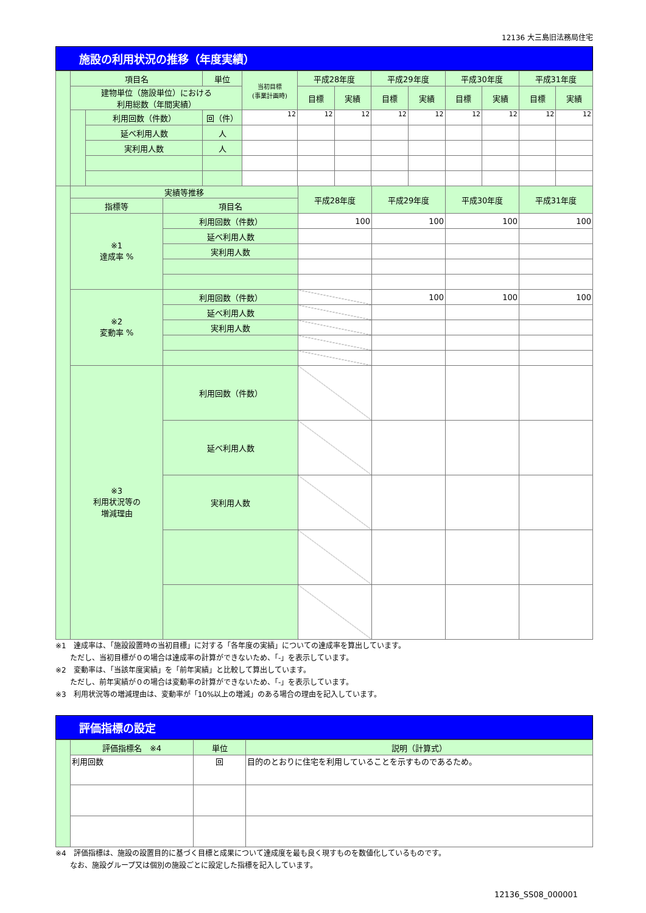12136 大三島旧法務局住宅
施設の利用状況の推移（年度実績）
| | 項目名 | | 単位 | 当初目標 (事業計画時) | 平成28年度 | | 平成29年度 | | 平成30年度 | | 平成31年度 | |
| | 建物単位（施設単位）における 利用総数（年間実績） | | | | 目標 | 実績 | 目標 | 実績 | 目標 | 実績 | 目標 | 実績 |
| | | 利用回数（件数） | 回（件） | 12 | 12 | 12 | 12 | 12 | 12 | 12 | 12 | 12 |
| | | 延べ利用人数 | 人 | | | | | | | | | |
| | | 実利用人数 | 人 | | | | | | | | | |
| | 実績等推移 | | 平成28年度 | 平成29年度 | 平成30年度 | 平成31年度 |
| | 指標等 | 項目名 | | | | |
| | ※1 達成率 % | 利用回数（件数） | 100 | 100 | 100 | 100 |
| | | 延べ利用人数 | | | | |
| | | 実利用人数 | | | | |
| | ※2 変動率 % | 利用回数（件数） | | 100 | 100 | 100 |
| | | 延べ利用人数 | | | | |
| | | 実利用人数 | | | | |
| | ※3 利用状況等の 増減理由 | 利用回数（件数） | | | | |
| | | 延べ利用人数 | | | | |
| | | 実利用人数 | | | | |
※1　達成率は、「施設設置時の当初目標」に対する「各年度の実績」についての達成率を算出しています。
　　ただし、当初目標が０の場合は達成率の計算ができないため、「-」を表示しています。
※2　変動率は、「当該年度実績」を「前年実績」と比較して算出しています。
　　ただし、前年実績が０の場合は変動率の計算ができないため、「-」を表示しています。
※3　利用状況等の増減理由は、変動率が「10%以上の増減」のある場合の理由を記入しています。
評価指標の設定
| | 評価指標名 ※4 | 単位 | 説明（計算式） |
| | 利用回数 | 回 | 目的のとおりに住宅を利用していることを示すものであるため。 |
※4　評価指標は、施設の設置目的に基づく目標と成果について達成度を最も良く現すものを数値化しているものです。
　　なお、施設グループ又は個別の施設ごとに設定した指標を記入しています。
12136_SS08_000001